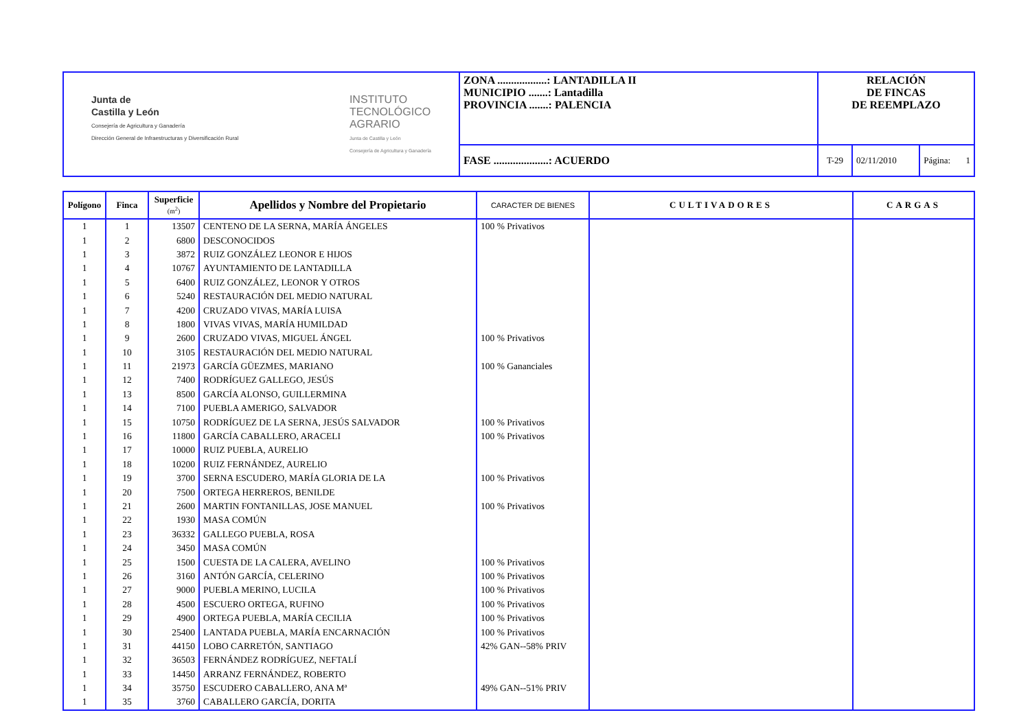| Junta de Castilla y León Consejería de Agricultura y Ganadería Dirección General de Infraestructuras y Diversificación Rural INSTITUTO TECNOLÓGICO AGRARIO Junta de Castilla y León Consejería de Agricultura y Ganadería | ZONA ..................: LANTADILLA II MUNICIPIO .......: Lantadilla PROVINCIA .......: PALENCIA | RELACIÓN DE FINCAS DE REEMPLAZO | | |
| | FASE ....................: ACUERDO | T-29 | 02/11/2010 | Página: 1 |
| Polígono | Finca | Superficie (m<sup>2</sup>) | Apellidos y Nombre del Propietario | CARACTER DE BIENES | CULTIVADORES | CARGAS |
| --- | --- | --- | --- | --- | --- | --- |
| 1 | 1 | 13507 | CENTENO DE LA SERNA, MARÍA ÁNGELES | 100 % Privativos | | |
| 1 | 2 | 6800 | DESCONOCIDOS | | | |
| 1 | 3 | 3872 | RUIZ GONZÁLEZ LEONOR E HIJOS | | | |
| 1 | 4 | 10767 | AYUNTAMIENTO DE LANTADILLA | | | |
| 1 | 5 | 6400 | RUIZ GONZÁLEZ, LEONOR Y OTROS | | | |
| 1 | 6 | 5240 | RESTAURACIÓN DEL MEDIO NATURAL | | | |
| 1 | 7 | 4200 | CRUZADO VIVAS, MARÍA LUISA | | | |
| 1 | 8 | 1800 | VIVAS VIVAS, MARÍA HUMILDAD | | | |
| 1 | 9 | 2600 | CRUZADO VIVAS, MIGUEL ÁNGEL | 100 % Privativos | | |
| 1 | 10 | 3105 | RESTAURACIÓN DEL MEDIO NATURAL | | | |
| 1 | 11 | 21973 | GARCÍA GÜEZMES, MARIANO | 100 % Gananciales | | |
| 1 | 12 | 7400 | RODRÍGUEZ GALLEGO, JESÚS | | | |
| 1 | 13 | 8500 | GARCÍA ALONSO, GUILLERMINA | | | |
| 1 | 14 | 7100 | PUEBLA AMERIGO, SALVADOR | | | |
| 1 | 15 | 10750 | RODRÍGUEZ DE LA SERNA, JESÚS SALVADOR | 100 % Privativos | | |
| 1 | 16 | 11800 | GARCÍA CABALLERO, ARACELI | 100 % Privativos | | |
| 1 | 17 | 10000 | RUIZ PUEBLA, AURELIO | | | |
| 1 | 18 | 10200 | RUIZ FERNÁNDEZ, AURELIO | | | |
| 1 | 19 | 3700 | SERNA ESCUDERO, MARÍA GLORIA DE LA | 100 % Privativos | | |
| 1 | 20 | 7500 | ORTEGA HERREROS, BENILDE | | | |
| 1 | 21 | 2600 | MARTIN FONTANILLAS, JOSE MANUEL | 100 % Privativos | | |
| 1 | 22 | 1930 | MASA COMÚN | | | |
| 1 | 23 | 36332 | GALLEGO PUEBLA, ROSA | | | |
| 1 | 24 | 3450 | MASA COMÚN | | | |
| 1 | 25 | 1500 | CUESTA DE LA CALERA, AVELINO | 100 % Privativos | | |
| 1 | 26 | 3160 | ANTÓN GARCÍA, CELERINO | 100 % Privativos | | |
| 1 | 27 | 9000 | PUEBLA MERINO, LUCILA | 100 % Privativos | | |
| 1 | 28 | 4500 | ESCUERO ORTEGA, RUFINO | 100 % Privativos | | |
| 1 | 29 | 4900 | ORTEGA PUEBLA, MARÍA CECILIA | 100 % Privativos | | |
| 1 | 30 | 25400 | LANTADA PUEBLA, MARÍA ENCARNACIÓN | 100 % Privativos | | |
| 1 | 31 | 44150 | LOBO CARRETÓN, SANTIAGO | 42% GAN--58% PRIV | | |
| 1 | 32 | 36503 | FERNÁNDEZ RODRÍGUEZ, NEFTALÍ | | | |
| 1 | 33 | 14450 | ARRANZ FERNÁNDEZ, ROBERTO | | | |
| 1 | 34 | 35750 | ESCUDERO CABALLERO, ANA Mª | 49% GAN--51% PRIV | | |
| 1 | 35 | 3760 | CABALLERO GARCÍA, DORITA | | | |